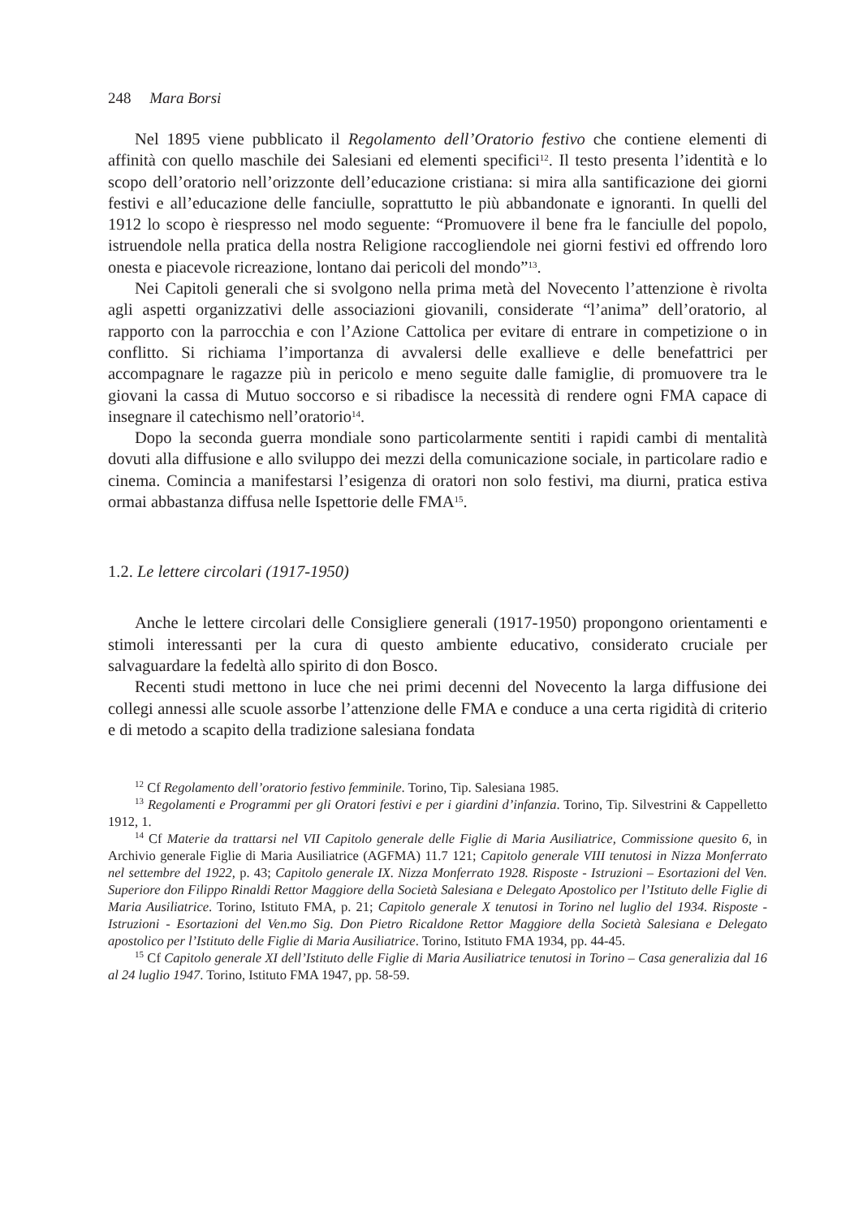248 Mara Borsi
Nel 1895 viene pubblicato il Regolamento dell’Oratorio festivo che contiene elementi di affinità con quello maschile dei Salesiani ed elementi specifici<sup>12</sup>. Il testo presenta l’identità e lo scopo dell’oratorio nell’orizzonte dell’educazione cristiana: si mira alla santificazione dei giorni festivi e all’educazione delle fanciulle, soprattutto le più abbandonate e ignoranti. In quelli del 1912 lo scopo è riespresso nel modo seguente: “Promuovere il bene fra le fanciulle del popolo, istruendole nella pratica della nostra Religione raccogliendole nei giorni festivi ed offrendo loro onesta e piacevole ricreazione, lontano dai pericoli del mondo”<sup>13</sup>.
Nei Capitoli generali che si svolgono nella prima metà del Novecento l’attenzione è rivolta agli aspetti organizzativi delle associazioni giovanili, considerate “l’anima” dell’oratorio, al rapporto con la parrocchia e con l’Azione Cattolica per evitare di entrare in competizione o in conflitto. Si richiama l’importanza di avvalersi delle exallieve e delle benefattrici per accompagnare le ragazze più in pericolo e meno seguite dalle famiglie, di promuovere tra le giovani la cassa di Mutuo soccorso e si ribadisce la necessità di rendere ogni FMA capace di insegnare il catechismo nell’oratorio<sup>14</sup>.
Dopo la seconda guerra mondiale sono particolarmente sentiti i rapidi cambi di mentalità dovuti alla diffusione e allo sviluppo dei mezzi della comunicazione sociale, in particolare radio e cinema. Comincia a manifestarsi l’esigenza di oratori non solo festivi, ma diurni, pratica estiva ormai abbastanza diffusa nelle Ispettorie delle FMA<sup>15</sup>.
1.2. Le lettere circolari (1917-1950)
Anche le lettere circolari delle Consigliere generali (1917-1950) propongono orientamenti e stimoli interessanti per la cura di questo ambiente educativo, considerato cruciale per salvaguardare la fedeltà allo spirito di don Bosco.
Recenti studi mettono in luce che nei primi decenni del Novecento la larga diffusione dei collegi annessi alle scuole assorbe l’attenzione delle FMA e conduce a una certa rigidità di criterio e di metodo a scapito della tradizione salesiana fondata
<sup>12</sup> Cf Regolamento dell’oratorio festivo femminile. Torino, Tip. Salesiana 1985.
<sup>13</sup> Regolamenti e Programmi per gli Oratori festivi e per i giardini d’infanzia. Torino, Tip. Silvestrini & Cappelletto 1912, 1.
<sup>14</sup> Cf Materie da trattarsi nel VII Capitolo generale delle Figlie di Maria Ausiliatrice, Commissione quesito 6, in Archivio generale Figlie di Maria Ausiliatrice (AGFMA) 11.7 121; Capitolo generale VIII tenutosi in Nizza Monferrato nel settembre del 1922, p. 43; Capitolo generale IX. Nizza Monferrato 1928. Risposte - Istruzioni – Esortazioni del Ven. Superiore don Filippo Rinaldi Rettor Maggiore della Società Salesiana e Delegato Apostolico per l’Istituto delle Figlie di Maria Ausiliatrice. Torino, Istituto FMA, p. 21; Capitolo generale X tenutosi in Torino nel luglio del 1934. Risposte - Istruzioni - Esortazioni del Ven.mo Sig. Don Pietro Ricaldone Rettor Maggiore della Società Salesiana e Delegato apostolico per l’Istituto delle Figlie di Maria Ausiliatrice. Torino, Istituto FMA 1934, pp. 44-45.
<sup>15</sup> Cf Capitolo generale XI dell’Istituto delle Figlie di Maria Ausiliatrice tenutosi in Torino – Casa generalizia dal 16 al 24 luglio 1947. Torino, Istituto FMA 1947, pp. 58-59.